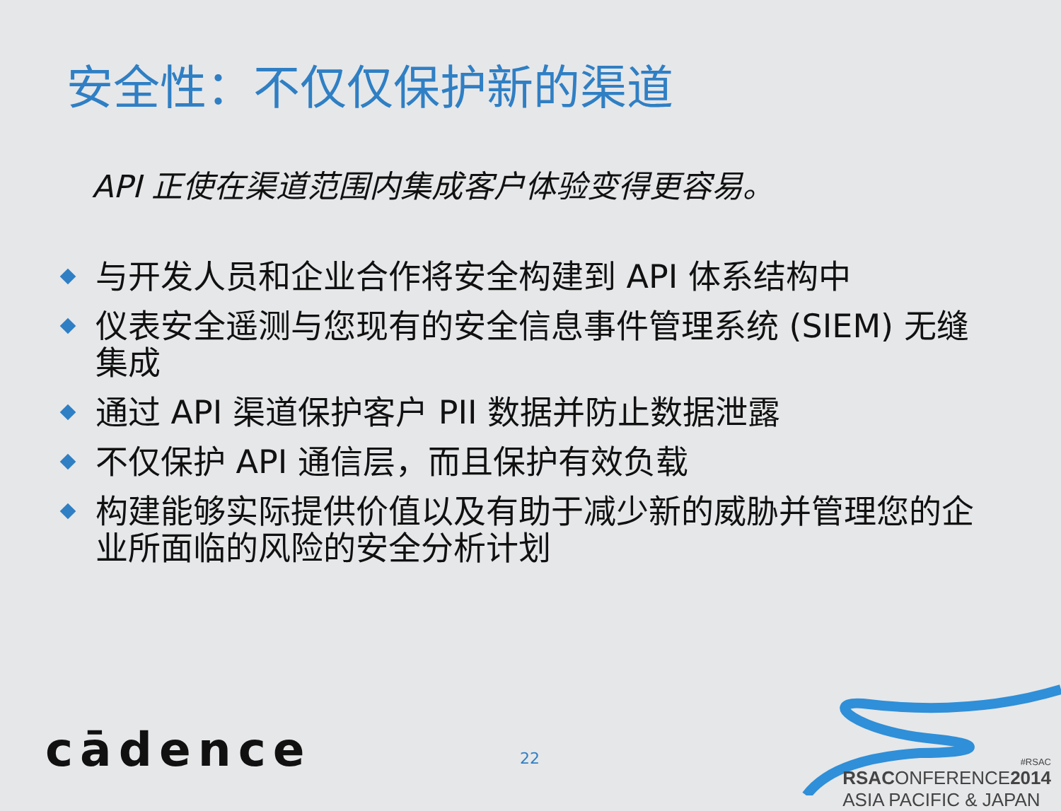安全性：不仅仅保护新的渠道
API 正使在渠道范围内集成客户体验变得更容易。
与开发人员和企业合作将安全构建到 API 体系结构中
仪表安全遥测与您现有的安全信息事件管理系统 (SIEM) 无缝集成
通过 API 渠道保护客户 PII 数据并防止数据泄露
不仅保护 API 通信层，而且保护有效负载
构建能够实际提供价值以及有助于减少新的威胁并管理您的企业所面临的风险的安全分析计划
cādence 22
#RSAC
RSACONFERENCE2014
ASIA PACIFIC & JAPAN